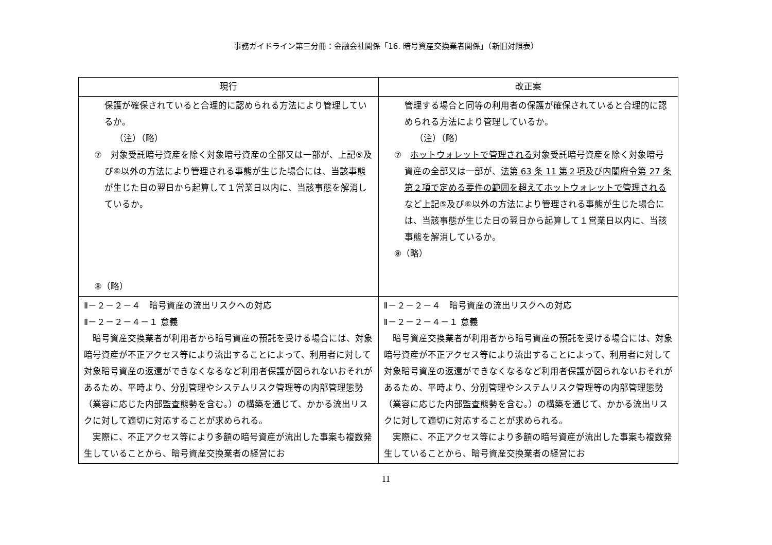事務ガイドライン第三分冊：金融会社関係「16. 暗号資産交換業者関係」（新旧対照表）
| 現行 | 改正案 |
| --- | --- |
| 保護が確保されていると合理的に認められる方法により管理しているか。 （注）（略） ⑦ 対象受託暗号資産を除く対象暗号資産の全部又は一部が、上記⑤及び⑥以外の方法により管理される事態が生じた場合には、当該事態が生じた日の翌日から起算して１営業日以内に、当該事態を解消しているか。 ⑧（略） | 管理する場合と同等の利用者の保護が確保されていると合理的に認められる方法により管理しているか。 （注）（略） ⑦ ホットウォレットで管理される 対象受託暗号資産を除く対象暗号資産の全部又は一部が、 法第 63 条 11 第２項及び内閣府令第 27 条第２項で定める要件の範囲を超えてホットウォレットで管理されるなど 上記⑤及び⑥以外の方法により管理される事態が生じた場合には、当該事態が生じた日の翌日から起算して１営業日以内に、当該事態を解消しているか。 ⑧（略） |
| Ⅱ－２－２－４ 暗号資産の流出リスクへの対応 Ⅱ－２－２－４－１ 意義 暗号資産交換業者が利用者から暗号資産の預託を受ける場合には、対象暗号資産が不正アクセス等により流出することによって、利用者に対して対象暗号資産の返還ができなくなるなど利用者保護が図られないおそれがあるため、平時より、分別管理やシステムリスク管理等の内部管理態勢（業容に応じた内部監査態勢を含む。）の構築を通じて、かかる流出リスクに対して適切に対応することが求められる。 実際に、不正アクセス等により多額の暗号資産が流出した事案も複数発生していることから、暗号資産交換業者の経営にお | Ⅱ－２－２－４ 暗号資産の流出リスクへの対応 Ⅱ－２－２－４－１ 意義 暗号資産交換業者が利用者から暗号資産の預託を受ける場合には、対象暗号資産が不正アクセス等により流出することによって、利用者に対して対象暗号資産の返還ができなくなるなど利用者保護が図られないおそれがあるため、平時より、分別管理やシステムリスク管理等の内部管理態勢（業容に応じた内部監査態勢を含む。）の構築を通じて、かかる流出リスクに対して適切に対応することが求められる。 実際に、不正アクセス等により多額の暗号資産が流出した事案も複数発生していることから、暗号資産交換業者の経営にお |
11